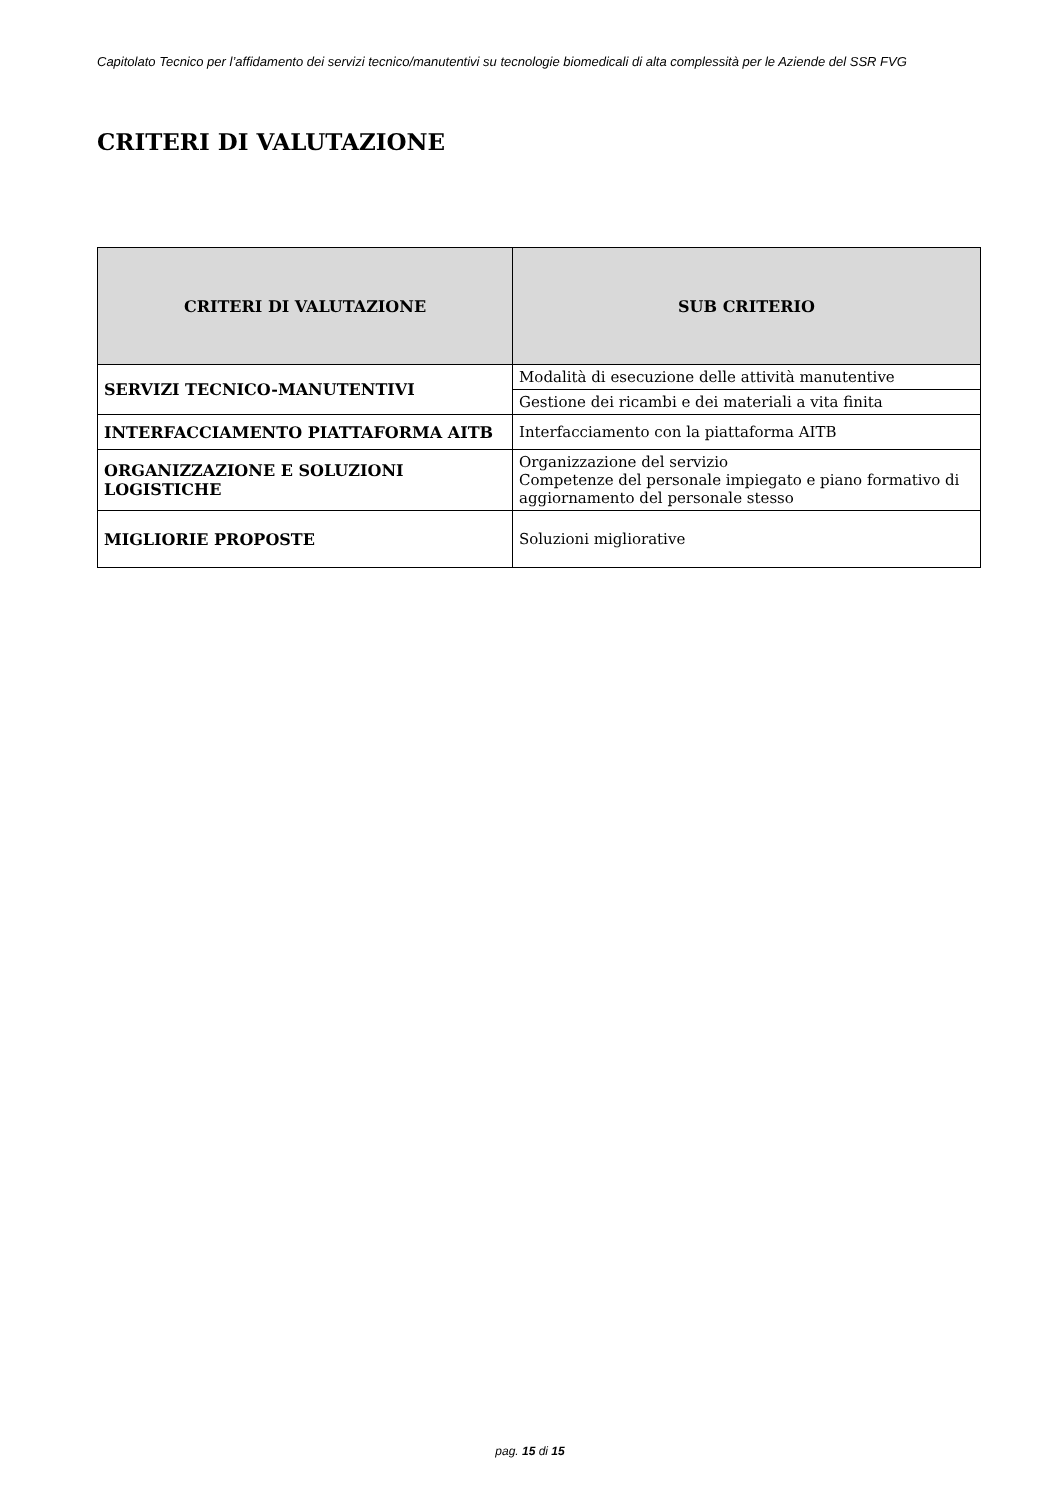Capitolato Tecnico per l’affidamento dei servizi tecnico/manutentivi su tecnologie biomedicali di alta complessità per le Aziende del SSR FVG
CRITERI DI VALUTAZIONE
| CRITERI DI VALUTAZIONE | SUB CRITERIO |
| --- | --- |
| SERVIZI TECNICO-MANUTENTIVI | Modalità di esecuzione delle attività manutentive |
| | Gestione dei ricambi e dei materiali a vita finita |
| INTERFACCIAMENTO PIATTAFORMA AITB | Interfacciamento con la piattaforma AITB |
| ORGANIZZAZIONE E SOLUZIONI LOGISTICHE | Organizzazione del servizio Competenze del personale impiegato e piano formativo di aggiornamento del personale stesso |
| MIGLIORIE PROPOSTE | Soluzioni migliorative |
pag. 15 di 15